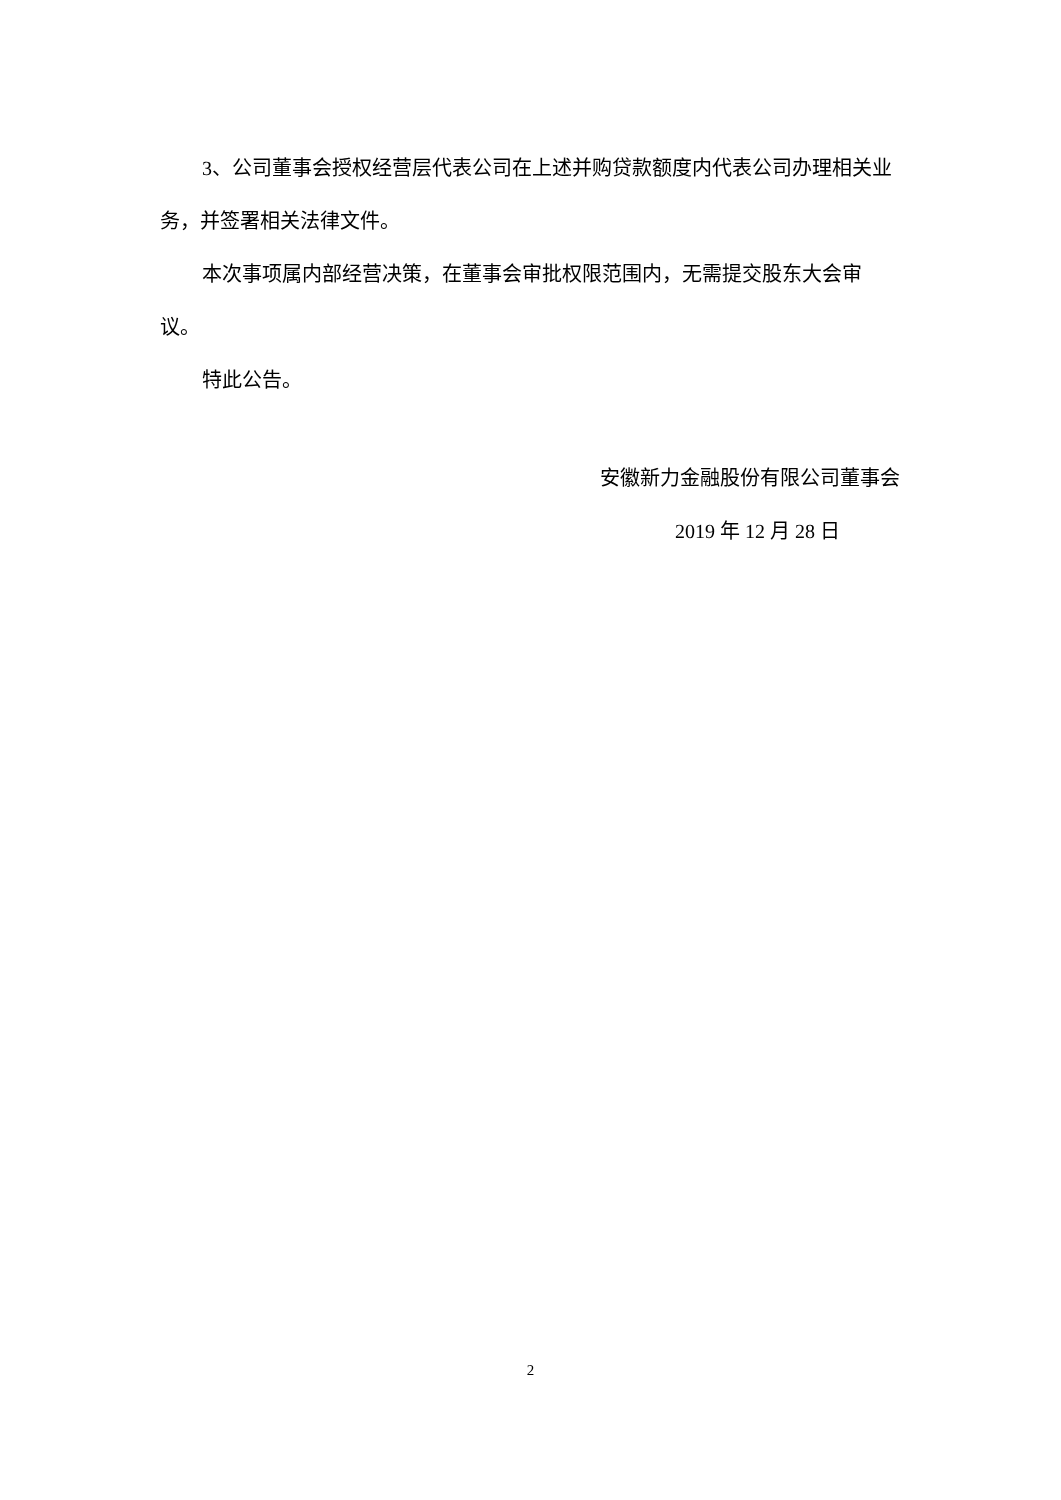3、公司董事会授权经营层代表公司在上述并购贷款额度内代表公司办理相关业务，并签署相关法律文件。
本次事项属内部经营决策，在董事会审批权限范围内，无需提交股东大会审议。
特此公告。
安徽新力金融股份有限公司董事会
2019 年 12 月 28 日
2